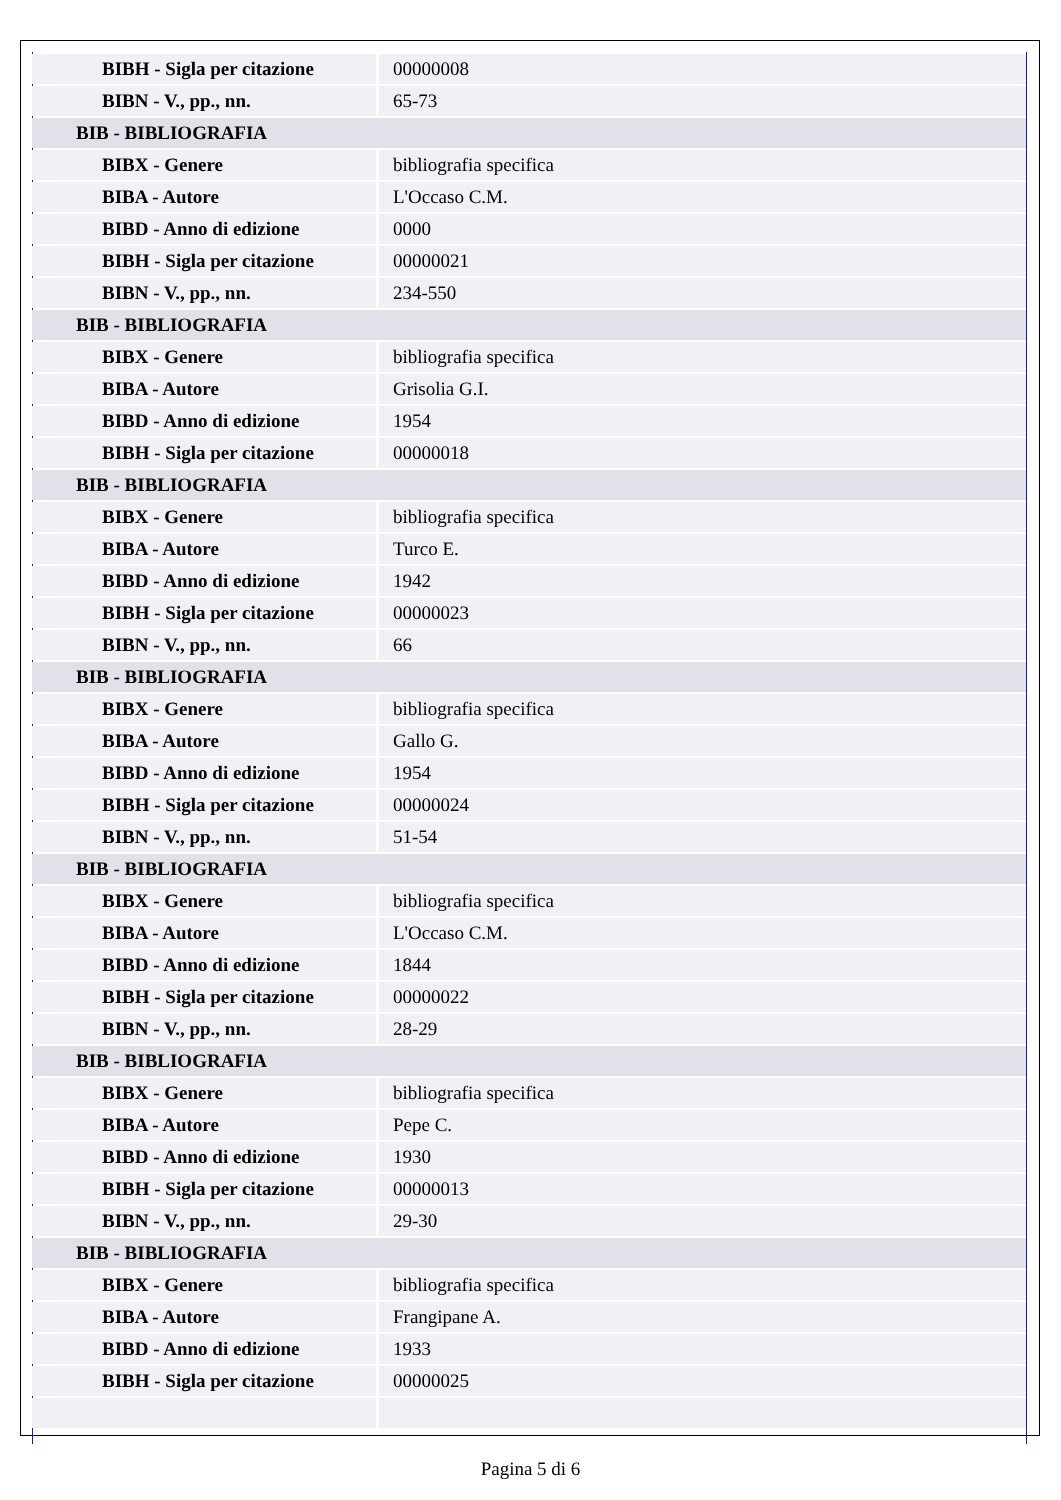| BIBH - Sigla per citazione | 00000008 |
| BIBN - V., pp., nn. | 65-73 |
| BIB - BIBLIOGRAFIA | |
| BIBX - Genere | bibliografia specifica |
| BIBA - Autore | L'Occaso C.M. |
| BIBD - Anno di edizione | 0000 |
| BIBH - Sigla per citazione | 00000021 |
| BIBN - V., pp., nn. | 234-550 |
| BIB - BIBLIOGRAFIA | |
| BIBX - Genere | bibliografia specifica |
| BIBA - Autore | Grisolia G.I. |
| BIBD - Anno di edizione | 1954 |
| BIBH - Sigla per citazione | 00000018 |
| BIB - BIBLIOGRAFIA | |
| BIBX - Genere | bibliografia specifica |
| BIBA - Autore | Turco E. |
| BIBD - Anno di edizione | 1942 |
| BIBH - Sigla per citazione | 00000023 |
| BIBN - V., pp., nn. | 66 |
| BIB - BIBLIOGRAFIA | |
| BIBX - Genere | bibliografia specifica |
| BIBA - Autore | Gallo G. |
| BIBD - Anno di edizione | 1954 |
| BIBH - Sigla per citazione | 00000024 |
| BIBN - V., pp., nn. | 51-54 |
| BIB - BIBLIOGRAFIA | |
| BIBX - Genere | bibliografia specifica |
| BIBA - Autore | L'Occaso C.M. |
| BIBD - Anno di edizione | 1844 |
| BIBH - Sigla per citazione | 00000022 |
| BIBN - V., pp., nn. | 28-29 |
| BIB - BIBLIOGRAFIA | |
| BIBX - Genere | bibliografia specifica |
| BIBA - Autore | Pepe C. |
| BIBD - Anno di edizione | 1930 |
| BIBH - Sigla per citazione | 00000013 |
| BIBN - V., pp., nn. | 29-30 |
| BIB - BIBLIOGRAFIA | |
| BIBX - Genere | bibliografia specifica |
| BIBA - Autore | Frangipane A. |
| BIBD - Anno di edizione | 1933 |
| BIBH - Sigla per citazione | 00000025 |
Pagina 5 di 6